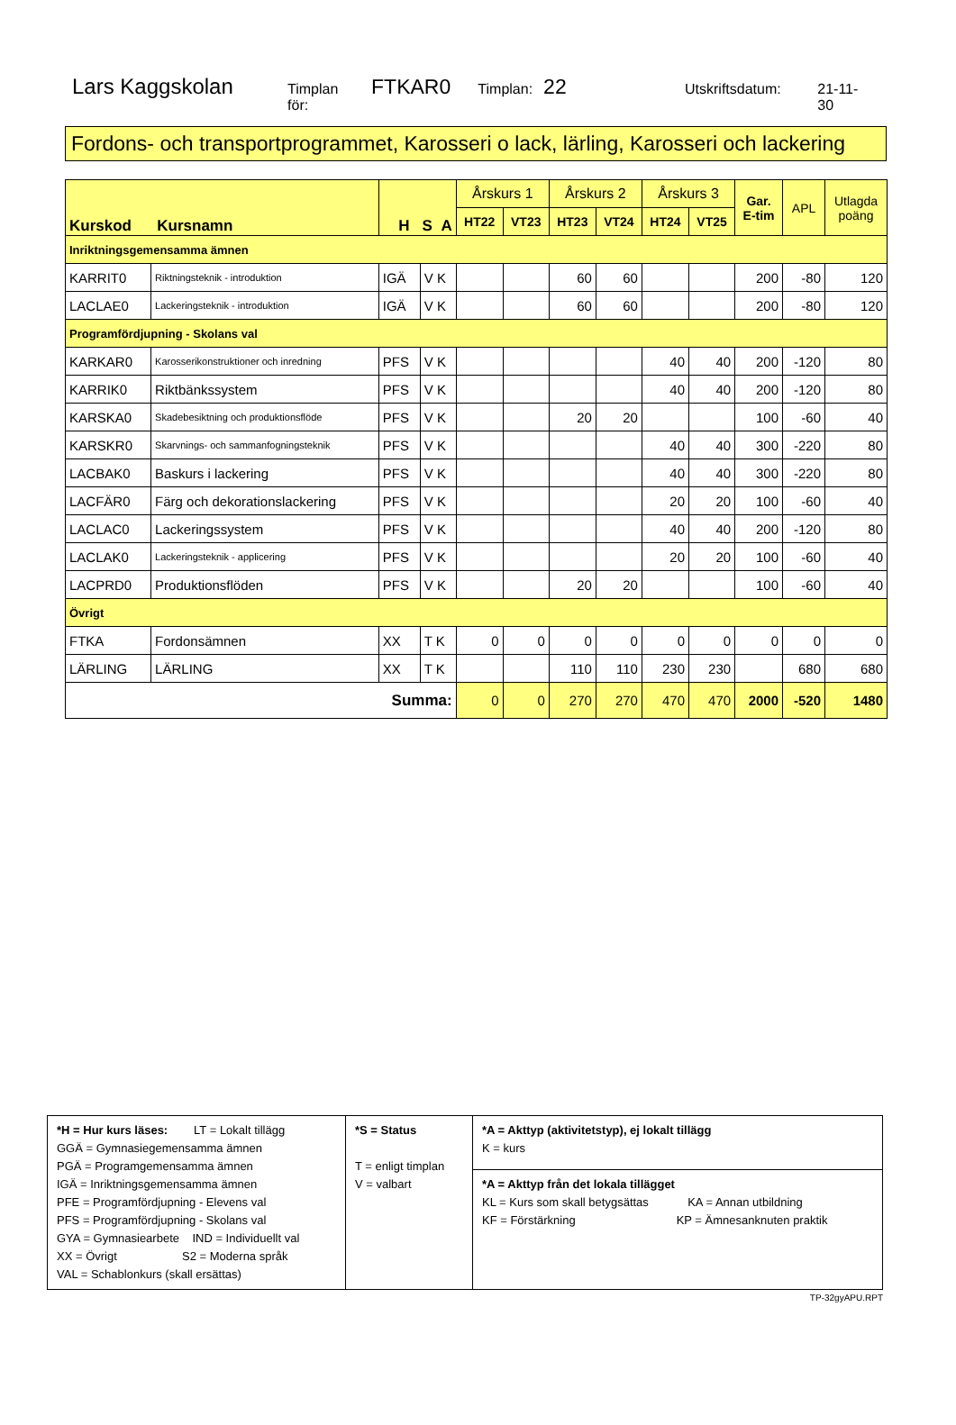Lars Kaggskolan Timplan för: FTKAR0 Timplan: 22 Utskriftsdatum: 21-11-30
Fordons- och transportprogrammet, Karosseri o lack, lärling, Karosseri och lackering
| Kurskod Kursnamn | | H S A | | Årskurs 1 | | Årskurs 2 | | Årskurs 3 | | Gar. E-tim | APL | Utlagda poäng |
| --- | --- | --- | --- | --- | --- | --- | --- | --- | --- | --- | --- | --- |
| | | | | HT22 | VT23 | HT23 | VT24 | HT24 | VT25 | | | |
| Inriktningsgemensamma ämnen | | | | | | | | | | | | |
| KARRIT0 | Riktningsteknik - introduktion | IGÄ | V K | | | 60 | 60 | | | 200 | -80 | 120 |
| LACLAE0 | Lackeringsteknik - introduktion | IGÄ | V K | | | 60 | 60 | | | 200 | -80 | 120 |
| Programfördjupning - Skolans val | | | | | | | | | | | | |
| KARKAR0 | Karosserikonstruktioner och inredning | PFS | V K | | | | | 40 | 40 | 200 | -120 | 80 |
| KARRIK0 | Riktbänkssystem | PFS | V K | | | | | 40 | 40 | 200 | -120 | 80 |
| KARSKA0 | Skadebesiktning och produktionsflöde | PFS | V K | | | 20 | 20 | | | 100 | -60 | 40 |
| KARSKR0 | Skarvnings- och sammanfogningsteknik | PFS | V K | | | | | 40 | 40 | 300 | -220 | 80 |
| LACBAK0 | Baskurs i lackering | PFS | V K | | | | | 40 | 40 | 300 | -220 | 80 |
| LACFÄR0 | Färg och dekorationslackering | PFS | V K | | | | | 20 | 20 | 100 | -60 | 40 |
| LACLAC0 | Lackeringssystem | PFS | V K | | | | | 40 | 40 | 200 | -120 | 80 |
| LACLAK0 | Lackeringsteknik - applicering | PFS | V K | | | | | 20 | 20 | 100 | -60 | 40 |
| LACPRD0 | Produktionsflöden | PFS | V K | | | 20 | 20 | | | 100 | -60 | 40 |
| Övrigt | | | | | | | | | | | | |
| FTKA | Fordonsämnen | XX | T K | 0 | 0 | 0 | 0 | 0 | 0 | 0 | 0 | 0 |
| LÄRLING | LÄRLING | XX | T K | | | 110 | 110 | 230 | 230 | | 680 | 680 |
| Summa: | | | | 0 | 0 | 270 | 270 | 470 | 470 | 2000 | -520 | 1480 |
| *H = Hur kurs läses: LT = Lokalt tillägg GGÄ = Gymnasiegemensamma ämnen PGÄ = Programgemensamma ämnen IGÄ = Inriktningsgemensamma ämnen PFE = Programfördjupning - Elevens val PFS = Programfördjupning - Skolans val GYA = Gymnasiearbete IND = Individuellt val XX = Övrigt S2 = Moderna språk VAL = Schablonkurs (skall ersättas) | *S = Status T = enligt timplan V = valbart | *A = Akttyp (aktivitetstyp), ej lokalt tillägg K = kurs |
| | | *A = Akttyp från det lokala tillägget KL = Kurs som skall betygsättas KA = Annan utbildning KF = Förstärkning KP = Ämnesanknuten praktik |
TP-32gyAPU.RPT